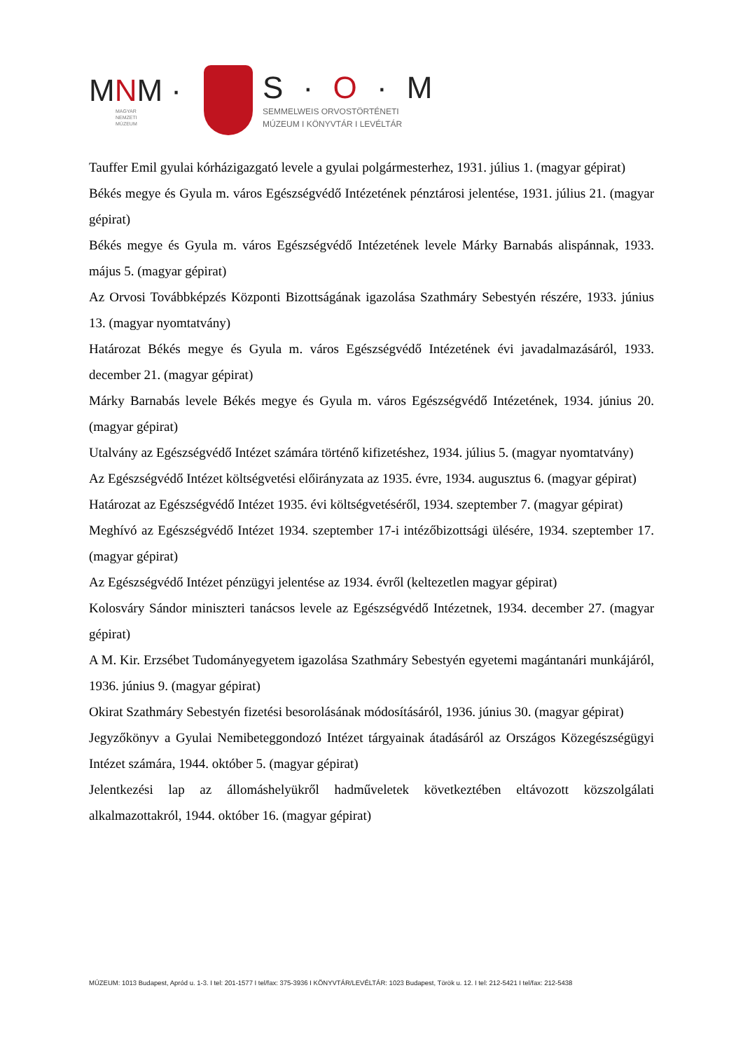MNM ·
MAGYAR
NEMZETI
MÚZEUM
S · O · M
SEMMELWEIS ORVOSTÖRTÉNETI
MÚZEUM I KÖNYVTÁR I LEVÉLTÁR
Tauffer Emil gyulai kórházigazgató levele a gyulai polgármesterhez, 1931. július 1. (magyar gépirat)
Békés megye és Gyula m. város Egészségvédő Intézetének pénztárosi jelentése, 1931. július 21. (magyar gépirat)
Békés megye és Gyula m. város Egészségvédő Intézetének levele Márky Barnabás alispánnak, 1933. május 5. (magyar gépirat)
Az Orvosi Továbbképzés Központi Bizottságának igazolása Szathmáry Sebestyén részére, 1933. június 13. (magyar nyomtatvány)
Határozat Békés megye és Gyula m. város Egészségvédő Intézetének évi javadalmazásáról, 1933. december 21. (magyar gépirat)
Márky Barnabás levele Békés megye és Gyula m. város Egészségvédő Intézetének, 1934. június 20. (magyar gépirat)
Utalvány az Egészségvédő Intézet számára történő kifizetéshez, 1934. július 5. (magyar nyomtatvány)
Az Egészségvédő Intézet költségvetési előirányzata az 1935. évre, 1934. augusztus 6. (magyar gépirat)
Határozat az Egészségvédő Intézet 1935. évi költségvetéséről, 1934. szeptember 7. (magyar gépirat)
Meghívó az Egészségvédő Intézet 1934. szeptember 17-i intézőbizottsági ülésére, 1934. szeptember 17. (magyar gépirat)
Az Egészségvédő Intézet pénzügyi jelentése az 1934. évről (keltezetlen magyar gépirat)
Kolosváry Sándor miniszteri tanácsos levele az Egészségvédő Intézetnek, 1934. december 27. (magyar gépirat)
A M. Kir. Erzsébet Tudományegyetem igazolása Szathmáry Sebestyén egyetemi magántanári munkájáról, 1936. június 9. (magyar gépirat)
Okirat Szathmáry Sebestyén fizetési besorolásának módosításáról, 1936. június 30. (magyar gépirat)
Jegyzőkönyv a Gyulai Nemibeteggondozó Intézet tárgyainak átadásáról az Országos Közegészségügyi Intézet számára, 1944. október 5. (magyar gépirat)
Jelentkezési lap az állomáshelyükről hadműveletek következtében eltávozott közszolgálati alkalmazottakról, 1944. október 16. (magyar gépirat)
MÚZEUM: 1013 Budapest, Apród u. 1-3. I tel: 201-1577 I tel/fax: 375-3936 I KÖNYVTÁR/LEVÉLTÁR: 1023 Budapest, Török u. 12. I tel: 212-5421 I tel/fax: 212-5438